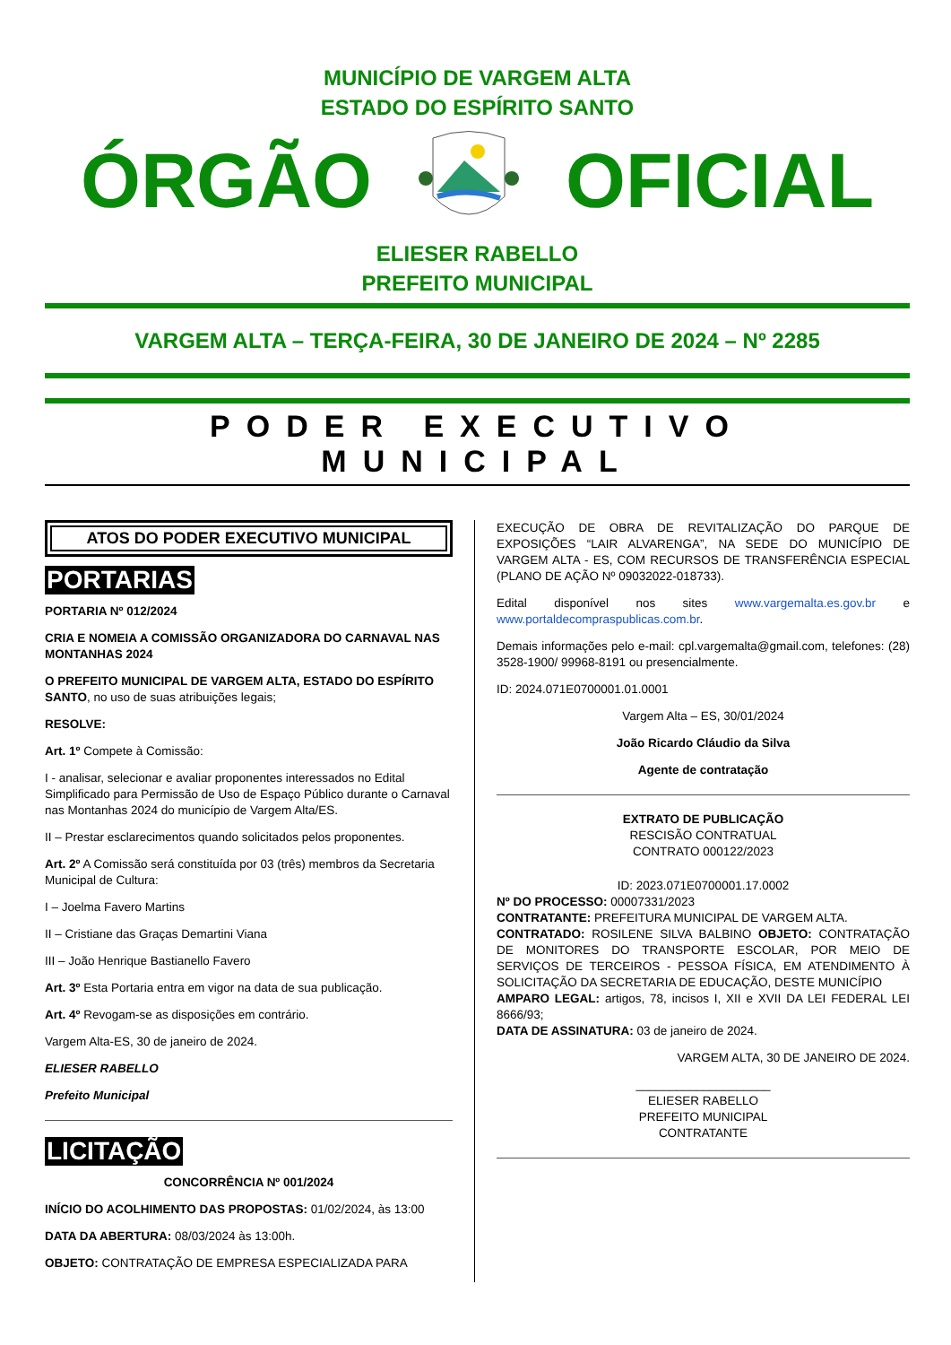MUNICÍPIO DE VARGEM ALTA
ESTADO DO ESPÍRITO SANTO
ÓRGÃO OFICIAL
ELIESER RABELLO
PREFEITO MUNICIPAL
VARGEM ALTA – TERÇA-FEIRA, 30 DE JANEIRO DE 2024 – Nº 2285
PODER EXECUTIVO MUNICIPAL
ATOS DO PODER EXECUTIVO MUNICIPAL
PORTARIAS
PORTARIA Nº 012/2024
CRIA E NOMEIA A COMISSÃO ORGANIZADORA DO CARNAVAL NAS MONTANHAS 2024
O PREFEITO MUNICIPAL DE VARGEM ALTA, ESTADO DO ESPÍRITO SANTO, no uso de suas atribuições legais;
RESOLVE:
Art. 1º Compete à Comissão:
I - analisar, selecionar e avaliar proponentes interessados no Edital Simplificado para Permissão de Uso de Espaço Público durante o Carnaval nas Montanhas 2024 do município de Vargem Alta/ES.
II – Prestar esclarecimentos quando solicitados pelos proponentes.
Art. 2º A Comissão será constituída por 03 (três) membros da Secretaria Municipal de Cultura:
I – Joelma Favero Martins
II – Cristiane das Graças Demartini Viana
III – João Henrique Bastianello Favero
Art. 3º Esta Portaria entra em vigor na data de sua publicação.
Art. 4º Revogam-se as disposições em contrário.
Vargem Alta-ES, 30 de janeiro de 2024.
ELIESER RABELLO
Prefeito Municipal
LICITAÇÃO
CONCORRÊNCIA Nº 001/2024
INÍCIO DO ACOLHIMENTO DAS PROPOSTAS: 01/02/2024, às 13:00
DATA DA ABERTURA: 08/03/2024 às 13:00h.
OBJETO: CONTRATAÇÃO DE EMPRESA ESPECIALIZADA PARA
EXECUÇÃO DE OBRA DE REVITALIZAÇÃO DO PARQUE DE EXPOSIÇÕES “LAIR ALVARENGA”, NA SEDE DO MUNICÍPIO DE VARGEM ALTA - ES, COM RECURSOS DE TRANSFERÊNCIA ESPECIAL (PLANO DE AÇÃO Nº 09032022-018733).
Edital disponível nos sites www.vargemalta.es.gov.br e www.portaldecompraspublicas.com.br.
Demais informações pelo e-mail: cpl.vargemalta@gmail.com, telefones: (28) 3528-1900/ 99968-8191 ou presencialmente.
ID: 2024.071E0700001.01.0001
Vargem Alta – ES, 30/01/2024
João Ricardo Cláudio da Silva
Agente de contratação
EXTRATO DE PUBLICAÇÃO
RESCISÃO CONTRATUAL
CONTRATO 000122/2023
ID: 2023.071E0700001.17.0002
Nº DO PROCESSO: 00007331/2023
CONTRATANTE: PREFEITURA MUNICIPAL DE VARGEM ALTA.
CONTRATADO: ROSILENE SILVA BALBINO OBJETO: CONTRATAÇÃO DE MONITORES DO TRANSPORTE ESCOLAR, POR MEIO DE SERVIÇOS DE TERCEIROS - PESSOA FÍSICA, EM ATENDIMENTO À SOLICITAÇÃO DA SECRETARIA DE EDUCAÇÃO, DESTE MUNICÍPIO
AMPARO LEGAL: artigos, 78, incisos I, XII e XVII DA LEI FEDERAL LEI 8666/93;
DATA DE ASSINATURA: 03 de janeiro de 2024.
VARGEM ALTA, 30 DE JANEIRO DE 2024.
____________________
ELIESER RABELLO
PREFEITO MUNICIPAL
CONTRATANTE